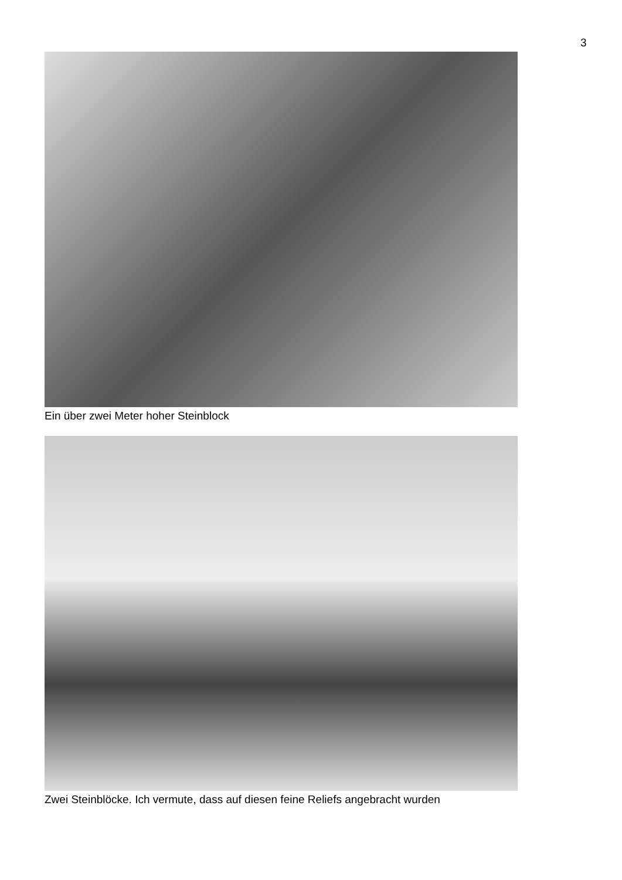3
Ein über zwei Meter hoher Steinblock
Zwei Steinblöcke. Ich vermute, dass auf diesen feine Reliefs angebracht wurden